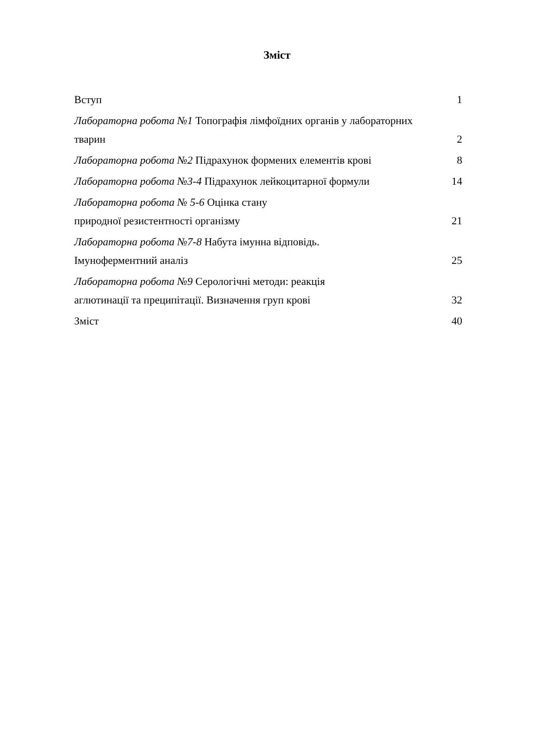Зміст
Вступ 1
Лабораторна робота №1 Топографія лімфоїдних органів у лабораторних тварин 2
Лабораторна робота №2 Підрахунок формених елементів крові 8
Лабораторна робота №3-4 Підрахунок лейкоцитарної формули 14
Лабораторна робота № 5-6 Оцінка стану
природної резистентності організму 21
Лабораторна робота №7-8 Набута імунна відповідь.
Імуноферментний аналіз 25
Лабораторна робота №9 Серологічні методи: реакція
аглютинації та преципітації. Визначення груп крові 32
Зміст 40